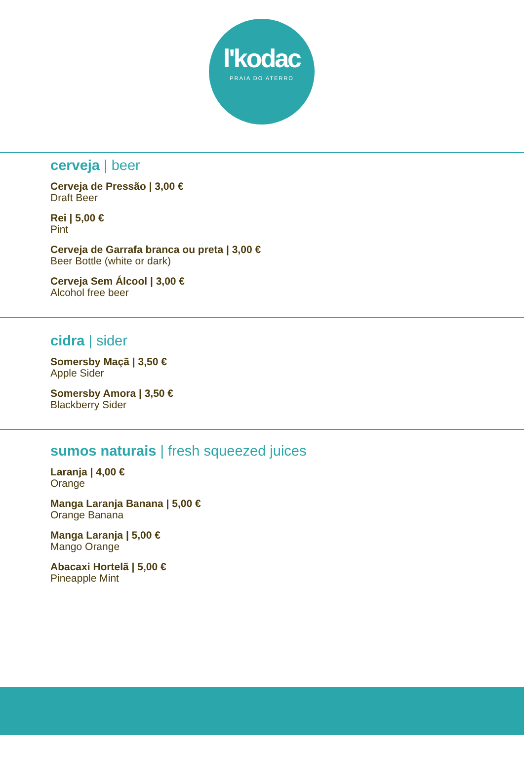l'kodac
PRAIA DO ATERRO
cerveja | beer
Cerveja de Pressão | 3,00 €
Draft Beer
Rei | 5,00 €
Pint
Cerveja de Garrafa branca ou preta | 3,00 €
Beer Bottle (white or dark)
Cerveja Sem Álcool | 3,00 €
Alcohol free beer
cidra | sider
Somersby Maçã | 3,50 €
Apple Sider
Somersby Amora | 3,50 €
Blackberry Sider
sumos naturais | fresh squeezed juices
Laranja | 4,00 €
Orange
Manga Laranja Banana | 5,00 €
Orange Banana
Manga Laranja | 5,00 €
Mango Orange
Abacaxi Hortelã | 5,00 €
Pineapple Mint